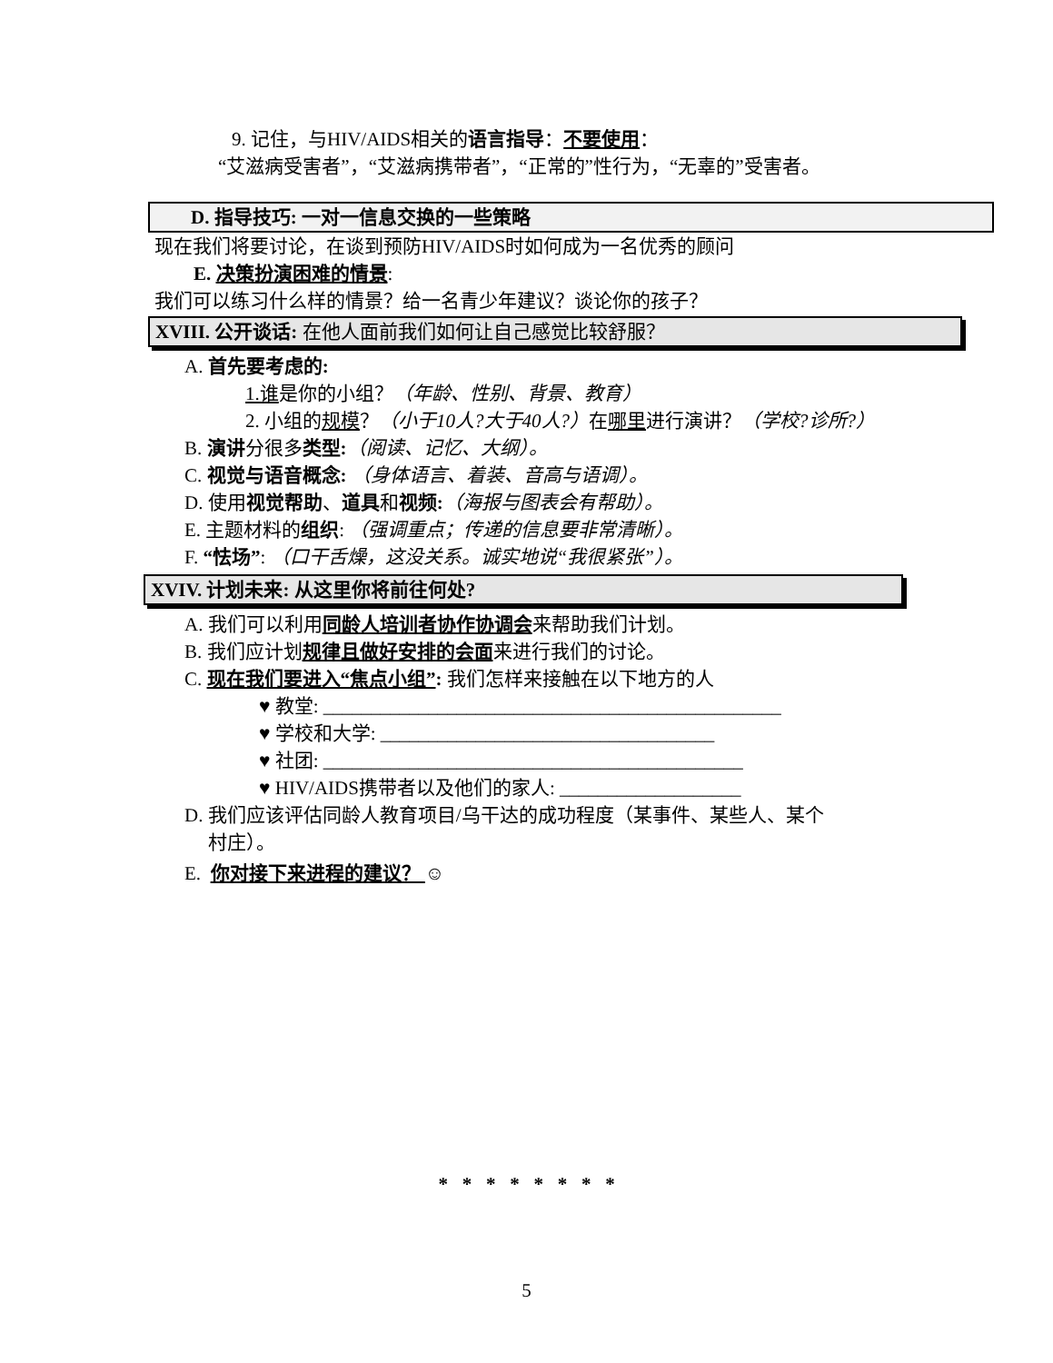9. 记住，与HIV/AIDS相关的语言指导：不要使用：
“艾滋病受害者”，“艾滋病携带者”，“正常的”性行为，“无辜的”受害者。
D. 指导技巧: 一对一信息交换的一些策略
现在我们将要讨论，在谈到预防HIV/AIDS时如何成为一名优秀的顾问
E. 决策扮演困难的情景:
我们可以练习什么样的情景？给一名青少年建议？谈论你的孩子？
XVIII. 公开谈话: 在他人面前我们如何让自己感觉比较舒服？
A. 首先要考虑的:
1.谁是你的小组？（年龄、性别、背景、教育）
2. 小组的规模？（小于10人?大于40人?）在哪里进行演讲？（学校?诊所?）
B. 演讲分很多类型:（阅读、记忆、大纲）。
C. 视觉与语音概念: （身体语言、着装、音高与语调）。
D. 使用视觉帮助、道具和视频:（海报与图表会有帮助）。
E. 主题材料的组织: （强调重点；传递的信息要非常清晰）。
F. “怯场”: （口干舌燥，这没关系。诚实地说“我很紧张”）。
XVIV. 计划未来: 从这里你将前往何处?
A. 我们可以利用同龄人培训者协作协调会来帮助我们计划。
B. 我们应计划规律且做好安排的会面来进行我们的讨论。
C. 现在我们要进入“焦点小组”: 我们怎样来接触在以下地方的人
♥ 教堂: ________________________________________________
♥ 学校和大学: ___________________________________
♥ 社团: ____________________________________________
♥ HIV/AIDS携带者以及他们的家人: ___________________
D. 我们应该评估同龄人教育项目/乌干达的成功程度（某事件、某些人、某个
村庄）。
E. 你对接下来进程的建议？ ☺
* * * * * * * *
5